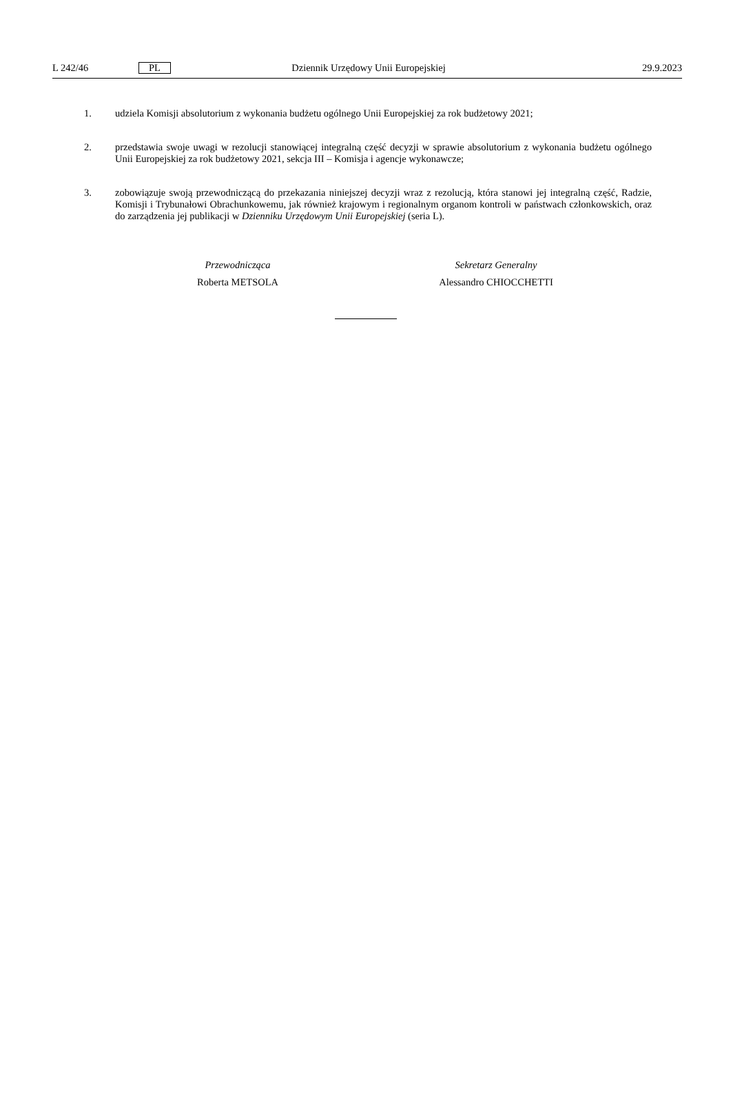L 242/46 PL Dziennik Urzędowy Unii Europejskiej 29.9.2023
1. udziela Komisji absolutorium z wykonania budżetu ogólnego Unii Europejskiej za rok budżetowy 2021;
2. przedstawia swoje uwagi w rezolucji stanowiącej integralną część decyzji w sprawie absolutorium z wykonania budżetu ogólnego Unii Europejskiej za rok budżetowy 2021, sekcja III – Komisja i agencje wykonawcze;
3. zobowiązuje swoją przewodniczącą do przekazania niniejszej decyzji wraz z rezolucją, która stanowi jej integralną część, Radzie, Komisji i Trybunałowi Obrachunkowemu, jak również krajowym i regionalnym organom kontroli w państwach członkowskich, oraz do zarządzenia jej publikacji w Dzienniku Urzędowym Unii Europejskiej (seria L).
Przewodnicząca
Roberta METSOLA
Sekretarz Generalny
Alessandro CHIOCCHETTI